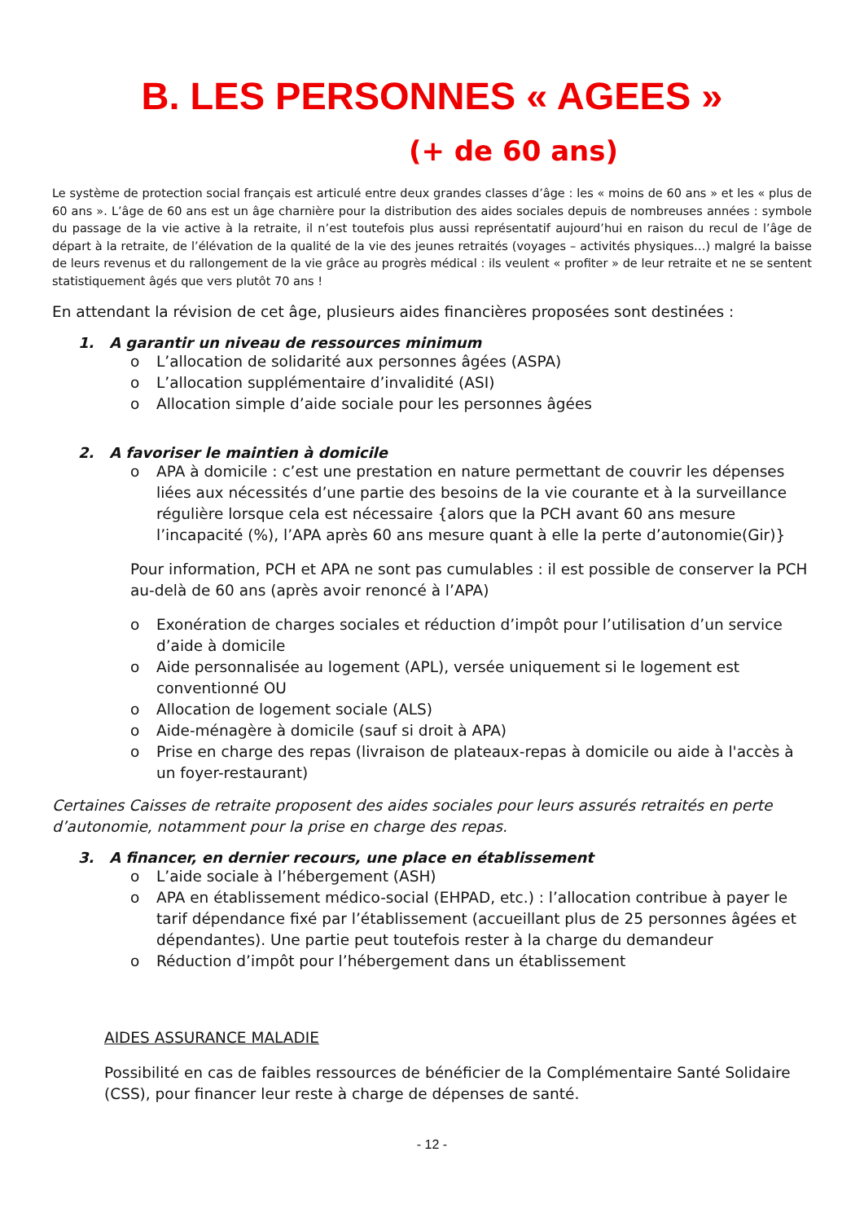B. LES PERSONNES « AGEES »
(+ de 60 ans)
Le système de protection social français est articulé entre deux grandes classes d’âge : les « moins de 60 ans » et les « plus de 60 ans ». L’âge de 60 ans est un âge charnière pour la distribution des aides sociales depuis de nombreuses années : symbole du passage de la vie active à la retraite, il n’est toutefois plus aussi représentatif aujourd’hui en raison du recul de l’âge de départ à la retraite, de l’élévation de la qualité de la vie des jeunes retraités (voyages – activités physiques…) malgré la baisse de leurs revenus et du rallongement de la vie grâce au progrès médical : ils veulent « profiter » de leur retraite et ne se sentent statistiquement âgés que vers plutôt 70 ans !
En attendant la révision de cet âge, plusieurs aides financières proposées sont destinées :
1. A garantir un niveau de ressources minimum
o L’allocation de solidarité aux personnes âgées (ASPA)
o L’allocation supplémentaire d’invalidité (ASI)
o Allocation simple d’aide sociale pour les personnes âgées
2. A favoriser le maintien à domicile
o APA à domicile : c’est une prestation en nature permettant de couvrir les dépenses liées aux nécessités d’une partie des besoins de la vie courante et à la surveillance régulière lorsque cela est nécessaire {alors que la PCH avant 60 ans mesure l’incapacité (%), l’APA après 60 ans mesure quant à elle la perte d’autonomie(Gir)}
Pour information, PCH et APA ne sont pas cumulables : il est possible de conserver la PCH au-delà de 60 ans (après avoir renoncé à l’APA)
o Exonération de charges sociales et réduction d’impôt pour l’utilisation d’un service d’aide à domicile
o Aide personnalisée au logement (APL), versée uniquement si le logement est conventionné OU
o Allocation de logement sociale (ALS)
o Aide-ménagère à domicile (sauf si droit à APA)
o Prise en charge des repas (livraison de plateaux-repas à domicile ou aide à l'accès à un foyer-restaurant)
Certaines Caisses de retraite proposent des aides sociales pour leurs assurés retraités en perte d’autonomie, notamment pour la prise en charge des repas.
3. A financer, en dernier recours, une place en établissement
o L’aide sociale à l’hébergement (ASH)
o APA en établissement médico-social (EHPAD, etc.) : l’allocation contribue à payer le tarif dépendance fixé par l’établissement (accueillant plus de 25 personnes âgées et dépendantes). Une partie peut toutefois rester à la charge du demandeur
o Réduction d’impôt pour l’hébergement dans un établissement
AIDES ASSURANCE MALADIE
Possibilité en cas de faibles ressources de bénéficier de la Complémentaire Santé Solidaire (CSS), pour financer leur reste à charge de dépenses de santé.
- 12 -